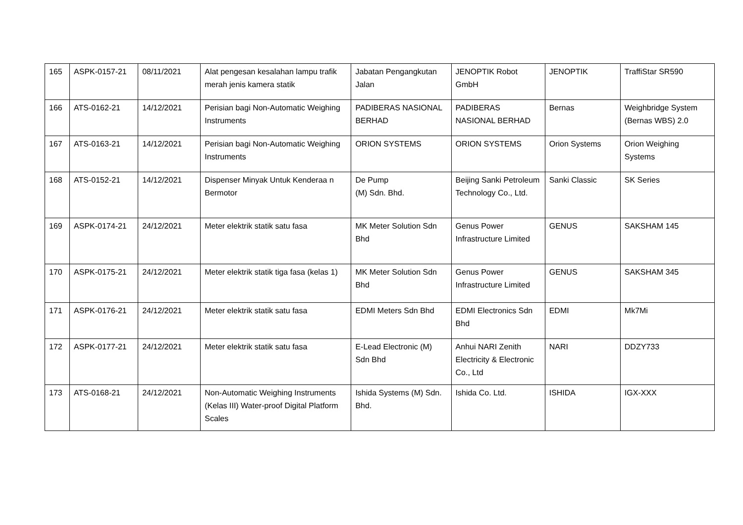| 165 | ASPK-0157-21 | 08/11/2021 | Alat pengesan kesalahan lampu trafik merah jenis kamera statik | Jabatan Pengangkutan Jalan | JENOPTIK Robot GmbH | JENOPTIK | TraffiStar SR590 |
| 166 | ATS-0162-21 | 14/12/2021 | Perisian bagi Non-Automatic Weighing Instruments | PADIBERAS NASIONAL BERHAD | PADIBERAS NASIONAL BERHAD | Bernas | Weighbridge System (Bernas WBS) 2.0 |
| 167 | ATS-0163-21 | 14/12/2021 | Perisian bagi Non-Automatic Weighing Instruments | ORION SYSTEMS | ORION SYSTEMS | Orion Systems | Orion Weighing Systems |
| 168 | ATS-0152-21 | 14/12/2021 | Dispenser Minyak Untuk Kenderaa n Bermotor | De Pump (M) Sdn. Bhd. | Beijing Sanki Petroleum Technology Co., Ltd. | Sanki Classic | SK Series |
| 169 | ASPK-0174-21 | 24/12/2021 | Meter elektrik statik satu fasa | MK Meter Solution Sdn Bhd | Genus Power Infrastructure Limited | GENUS | SAKSHAM 145 |
| 170 | ASPK-0175-21 | 24/12/2021 | Meter elektrik statik tiga fasa (kelas 1) | MK Meter Solution Sdn Bhd | Genus Power Infrastructure Limited | GENUS | SAKSHAM 345 |
| 171 | ASPK-0176-21 | 24/12/2021 | Meter elektrik statik satu fasa | EDMI Meters Sdn Bhd | EDMI Electronics Sdn Bhd | EDMI | Mk7Mi |
| 172 | ASPK-0177-21 | 24/12/2021 | Meter elektrik statik satu fasa | E-Lead Electronic (M) Sdn Bhd | Anhui NARI Zenith Electricity & Electronic Co., Ltd | NARI | DDZY733 |
| 173 | ATS-0168-21 | 24/12/2021 | Non-Automatic Weighing Instruments (Kelas III) Water-proof Digital Platform Scales | Ishida Systems (M) Sdn. Bhd. | Ishida Co. Ltd. | ISHIDA | IGX-XXX |